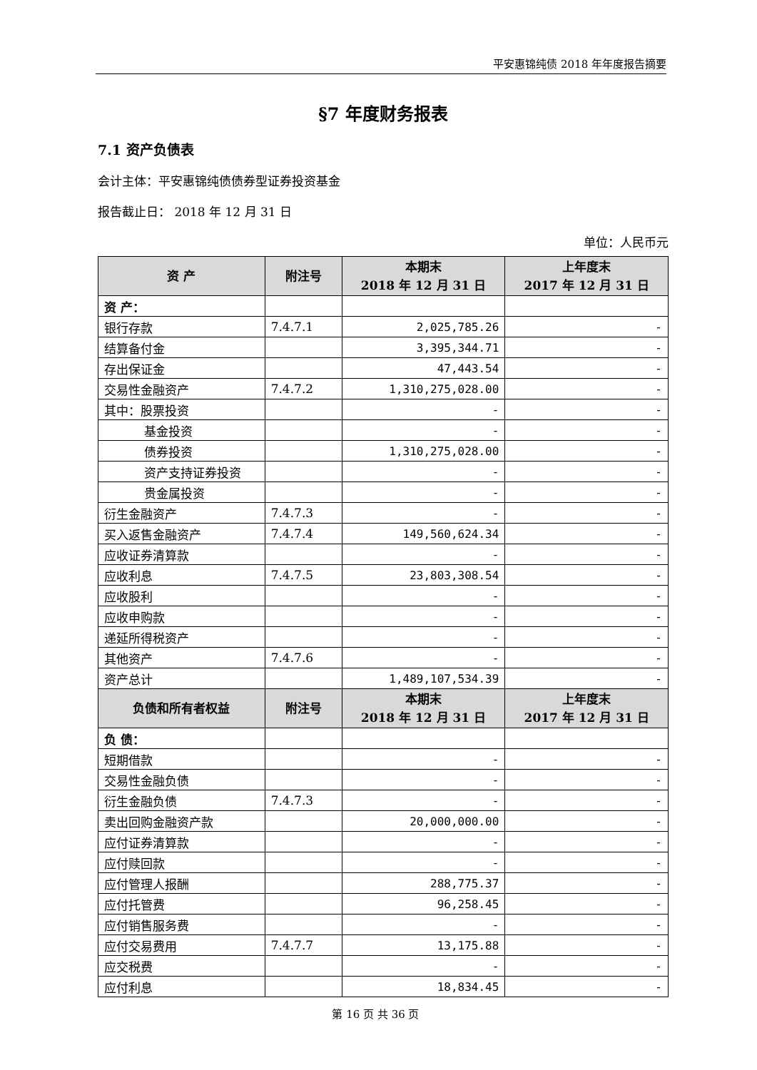平安惠锦纯债 2018 年年度报告摘要
§7 年度财务报表
7.1 资产负债表
会计主体：平安惠锦纯债债券型证券投资基金
报告截止日： 2018 年 12 月 31 日
单位：人民币元
| 资 产 | 附注号 | 本期末 2018 年 12 月 31 日 | 上年度末 2017 年 12 月 31 日 |
| --- | --- | --- | --- |
| 资 产： | | | |
| 银行存款 | 7.4.7.1 | 2,025,785.26 | - |
| 结算备付金 | | 3,395,344.71 | - |
| 存出保证金 | | 47,443.54 | - |
| 交易性金融资产 | 7.4.7.2 | 1,310,275,028.00 | - |
| 其中：股票投资 | | - | - |
| 基金投资 | | - | - |
| 债券投资 | | 1,310,275,028.00 | - |
| 资产支持证券投资 | | - | - |
| 贵金属投资 | | - | - |
| 衍生金融资产 | 7.4.7.3 | - | - |
| 买入返售金融资产 | 7.4.7.4 | 149,560,624.34 | - |
| 应收证券清算款 | | - | - |
| 应收利息 | 7.4.7.5 | 23,803,308.54 | - |
| 应收股利 | | - | - |
| 应收申购款 | | - | - |
| 递延所得税资产 | | - | - |
| 其他资产 | 7.4.7.6 | - | - |
| 资产总计 | | 1,489,107,534.39 | - |
| 负债和所有者权益 | 附注号 | 本期末 2018 年 12 月 31 日 | 上年度末 2017 年 12 月 31 日 |
| 负 债： | | | |
| 短期借款 | | - | - |
| 交易性金融负债 | | - | - |
| 衍生金融负债 | 7.4.7.3 | - | - |
| 卖出回购金融资产款 | | 20,000,000.00 | - |
| 应付证券清算款 | | - | - |
| 应付赎回款 | | - | - |
| 应付管理人报酬 | | 288,775.37 | - |
| 应付托管费 | | 96,258.45 | - |
| 应付销售服务费 | | - | - |
| 应付交易费用 | 7.4.7.7 | 13,175.88 | - |
| 应交税费 | | - | - |
| 应付利息 | | 18,834.45 | - |
第 16 页 共 36 页